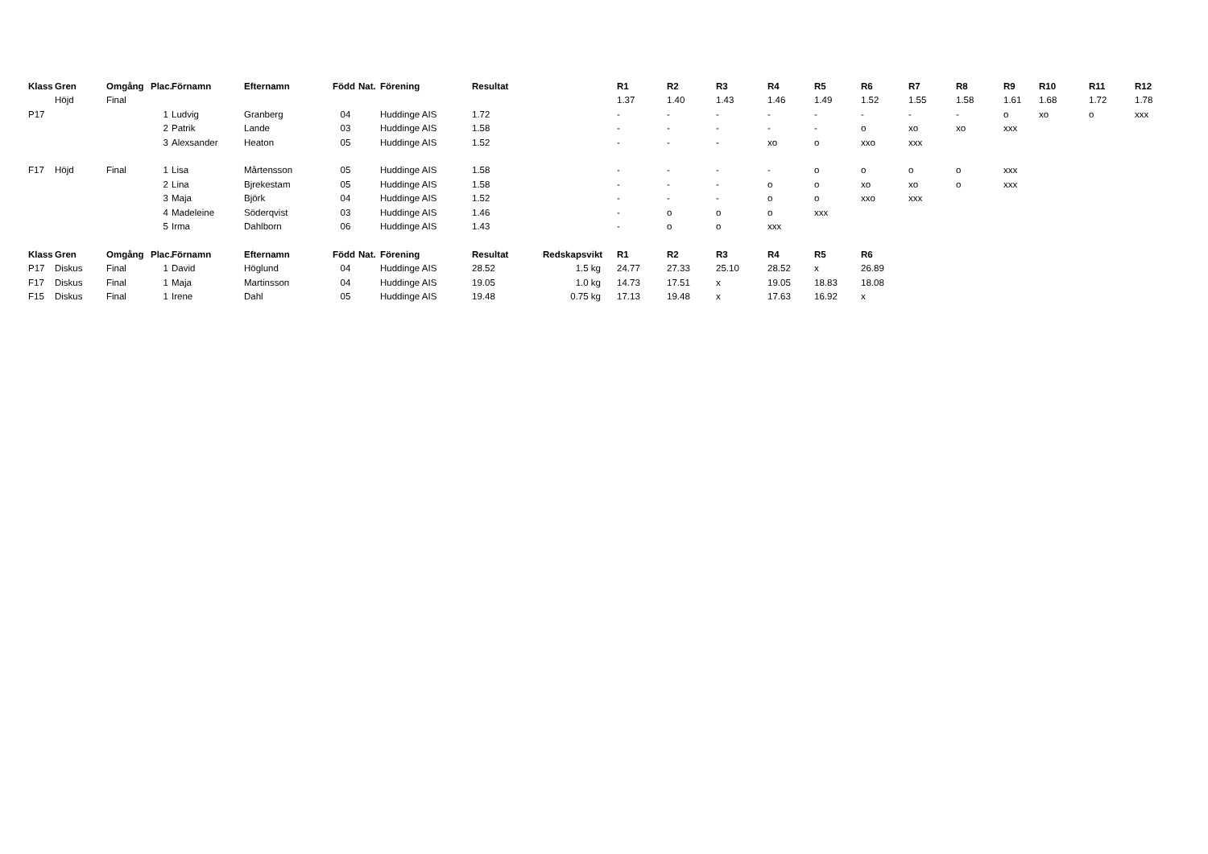| Klass | Gren | Omgång | Plac. | Förnamn | Efternamn | Född | Nat. | Förening | Resultat | | R1 | R2 | R3 | R4 | R5 | R6 | R7 | R8 | R9 | R10 | R11 | R12 |
| --- | --- | --- | --- | --- | --- | --- | --- | --- | --- | --- | --- | --- | --- | --- | --- | --- | --- | --- | --- | --- | --- | --- |
| | Höjd | Final | | | | | | | | | 1.37 | 1.40 | 1.43 | 1.46 | 1.49 | 1.52 | 1.55 | 1.58 | 1.61 | 1.68 | 1.72 | 1.78 |
| P17 | | | 1 | Ludvig | Granberg | 04 | | Huddinge AIS | 1.72 | | - | - | - | - | - | - | - | - | o | xo | o | xxx |
| | | | 2 | Patrik | Lande | 03 | | Huddinge AIS | 1.58 | | - | - | - | - | - | o | xo | xo | xxx | | | |
| | | | 3 | Alexsander | Heaton | 05 | | Huddinge AIS | 1.52 | | - | - | - | xo | o | xxo | xxx | | | | | |
| F17 | Höjd | Final | 1 | Lisa | Mårtensson | 05 | | Huddinge AIS | 1.58 | | - | - | - | - | o | o | o | o | xxx | | | |
| | | | 2 | Lina | Bjrekestam | 05 | | Huddinge AIS | 1.58 | | - | - | - | o | o | xo | xo | o | xxx | | | |
| | | | 3 | Maja | Björk | 04 | | Huddinge AIS | 1.52 | | - | - | - | o | o | xxo | xxx | | | | | |
| | | | 4 | Madeleine | Söderqvist | 03 | | Huddinge AIS | 1.46 | | - | o | o | o | xxx | | | | | | | |
| | | | 5 | Irma | Dahlborn | 06 | | Huddinge AIS | 1.43 | | - | o | o | xxx | | | | | | | | |
| Klass | Gren | Omgång | Plac. | Förnamn | Efternamn | Född | Nat. | Förening | Resultat | Redskapsvikt | R1 | R2 | R3 | R4 | R5 | R6 | | | | | | |
| P17 | Diskus | Final | 1 | David | Höglund | 04 | | Huddinge AIS | 28.52 | 1.5 kg | 24.77 | 27.33 | 25.10 | 28.52 | x | 26.89 | | | | | | |
| F17 | Diskus | Final | 1 | Maja | Martinsson | 04 | | Huddinge AIS | 19.05 | 1.0 kg | 14.73 | 17.51 | x | 19.05 | 18.83 | 18.08 | | | | | | |
| F15 | Diskus | Final | 1 | Irene | Dahl | 05 | | Huddinge AIS | 19.48 | 0.75 kg | 17.13 | 19.48 | x | 17.63 | 16.92 | x | | | | | | |